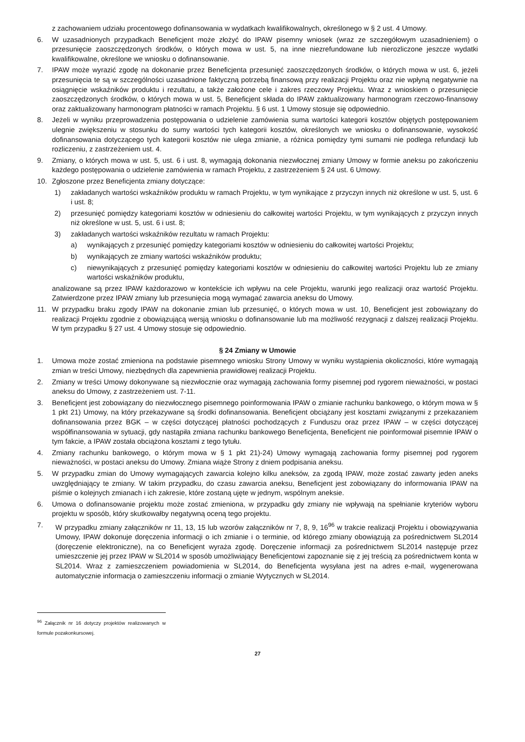z zachowaniem udziału procentowego dofinansowania w wydatkach kwalifikowalnych, określonego w § 2 ust. 4 Umowy.
6. W uzasadnionych przypadkach Beneficjent może złożyć do IPAW pisemny wniosek (wraz ze szczegółowym uzasadnieniem) o przesunięcie zaoszczędzonych środków, o których mowa w ust. 5, na inne niezrefundowane lub nierozliczone jeszcze wydatki kwalifikowalne, określone we wniosku o dofinansowanie.
7. IPAW może wyrazić zgodę na dokonanie przez Beneficjenta przesunięć zaoszczędzonych środków, o których mowa w ust. 6, jeżeli przesunięcia te są w szczególności uzasadnione faktyczną potrzebą finansową przy realizacji Projektu oraz nie wpłyną negatywnie na osiągnięcie wskaźników produktu i rezultatu, a także założone cele i zakres rzeczowy Projektu. Wraz z wnioskiem o przesunięcie zaoszczędzonych środków, o których mowa w ust. 5, Beneficjent składa do IPAW zaktualizowany harmonogram rzeczowo-finansowy oraz zaktualizowany harmonogram płatności w ramach Projektu. § 6 ust. 1 Umowy stosuje się odpowiednio.
8. Jeżeli w wyniku przeprowadzenia postępowania o udzielenie zamówienia suma wartości kategorii kosztów objętych postępowaniem ulegnie zwiększeniu w stosunku do sumy wartości tych kategorii kosztów, określonych we wniosku o dofinansowanie, wysokość dofinansowania dotyczącego tych kategorii kosztów nie ulega zmianie, a różnica pomiędzy tymi sumami nie podlega refundacji lub rozliczeniu, z zastrzeżeniem ust. 4.
9. Zmiany, o których mowa w ust. 5, ust. 6 i ust. 8, wymagają dokonania niezwłocznej zmiany Umowy w formie aneksu po zakończeniu każdego postępowania o udzielenie zamówienia w ramach Projektu, z zastrzeżeniem § 24 ust. 6 Umowy.
10. Zgłoszone przez Beneficjenta zmiany dotyczące:
1) zakładanych wartości wskaźników produktu w ramach Projektu, w tym wynikające z przyczyn innych niż określone w ust. 5, ust. 6 i ust. 8;
2) przesunięć pomiędzy kategoriami kosztów w odniesieniu do całkowitej wartości Projektu, w tym wynikających z przyczyn innych niż określone w ust. 5, ust. 6 i ust. 8;
3) zakładanych wartości wskaźników rezultatu w ramach Projektu:
a) wynikających z przesunięć pomiędzy kategoriami kosztów w odniesieniu do całkowitej wartości Projektu;
b) wynikających ze zmiany wartości wskaźników produktu;
c) niewynikających z przesunięć pomiędzy kategoriami kosztów w odniesieniu do całkowitej wartości Projektu lub ze zmiany wartości wskaźników produktu,
analizowane są przez IPAW każdorazowo w kontekście ich wpływu na cele Projektu, warunki jego realizacji oraz wartość Projektu. Zatwierdzone przez IPAW zmiany lub przesunięcia mogą wymagać zawarcia aneksu do Umowy.
11. W przypadku braku zgody IPAW na dokonanie zmian lub przesunięć, o których mowa w ust. 10, Beneficjent jest zobowiązany do realizacji Projektu zgodnie z obowiązującą wersją wniosku o dofinansowanie lub ma możliwość rezygnacji z dalszej realizacji Projektu. W tym przypadku § 27 ust. 4 Umowy stosuje się odpowiednio.
§ 24 Zmiany w Umowie
1. Umowa może zostać zmieniona na podstawie pisemnego wniosku Strony Umowy w wyniku wystąpienia okoliczności, które wymagają zmian w treści Umowy, niezbędnych dla zapewnienia prawidłowej realizacji Projektu.
2. Zmiany w treści Umowy dokonywane są niezwłocznie oraz wymagają zachowania formy pisemnej pod rygorem nieważności, w postaci aneksu do Umowy, z zastrzeżeniem ust. 7-11.
3. Beneficjent jest zobowiązany do niezwłocznego pisemnego poinformowania IPAW o zmianie rachunku bankowego, o którym mowa w § 1 pkt 21) Umowy, na który przekazywane są środki dofinansowania. Beneficjent obciążany jest kosztami związanymi z przekazaniem dofinansowania przez BGK – w części dotyczącej płatności pochodzących z Funduszu oraz przez IPAW – w części dotyczącej współfinansowania w sytuacji, gdy nastąpiła zmiana rachunku bankowego Beneficjenta, Beneficjent nie poinformował pisemnie IPAW o tym fakcie, a IPAW została obciążona kosztami z tego tytułu.
4. Zmiany rachunku bankowego, o którym mowa w § 1 pkt 21)-24) Umowy wymagają zachowania formy pisemnej pod rygorem nieważności, w postaci aneksu do Umowy. Zmiana wiąże Strony z dniem podpisania aneksu.
5. W przypadku zmian do Umowy wymagających zawarcia kolejno kilku aneksów, za zgodą IPAW, może zostać zawarty jeden aneks uwzględniający te zmiany. W takim przypadku, do czasu zawarcia aneksu, Beneficjent jest zobowiązany do informowania IPAW na piśmie o kolejnych zmianach i ich zakresie, które zostaną ujęte w jednym, wspólnym aneksie.
6. Umowa o dofinansowanie projektu może zostać zmieniona, w przypadku gdy zmiany nie wpływają na spełnianie kryteriów wyboru projektu w sposób, który skutkowałby negatywną oceną tego projektu.
7. W przypadku zmiany załączników nr 11, 13, 15 lub wzorów załączników nr 7, 8, 9, 16<sup>96</sup> w trakcie realizacji Projektu i obowiązywania Umowy, IPAW dokonuje doręczenia informacji o ich zmianie i o terminie, od którego zmiany obowiązują za pośrednictwem SL2014 (doręczenie elektroniczne), na co Beneficjent wyraża zgodę. Doręczenie informacji za pośrednictwem SL2014 następuje przez umieszczenie jej przez IPAW w SL2014 w sposób umożliwiający Beneficjentowi zapoznanie się z jej treścią za pośrednictwem konta w SL2014. Wraz z zamieszczeniem powiadomienia w SL2014, do Beneficjenta wysyłana jest na adres e-mail, wygenerowana automatycznie informacja o zamieszczeniu informacji o zmianie Wytycznych w SL2014.
<sup>96</sup> Załącznik nr 16 dotyczy projektów realizowanych w formule pozakonkursowej.
27